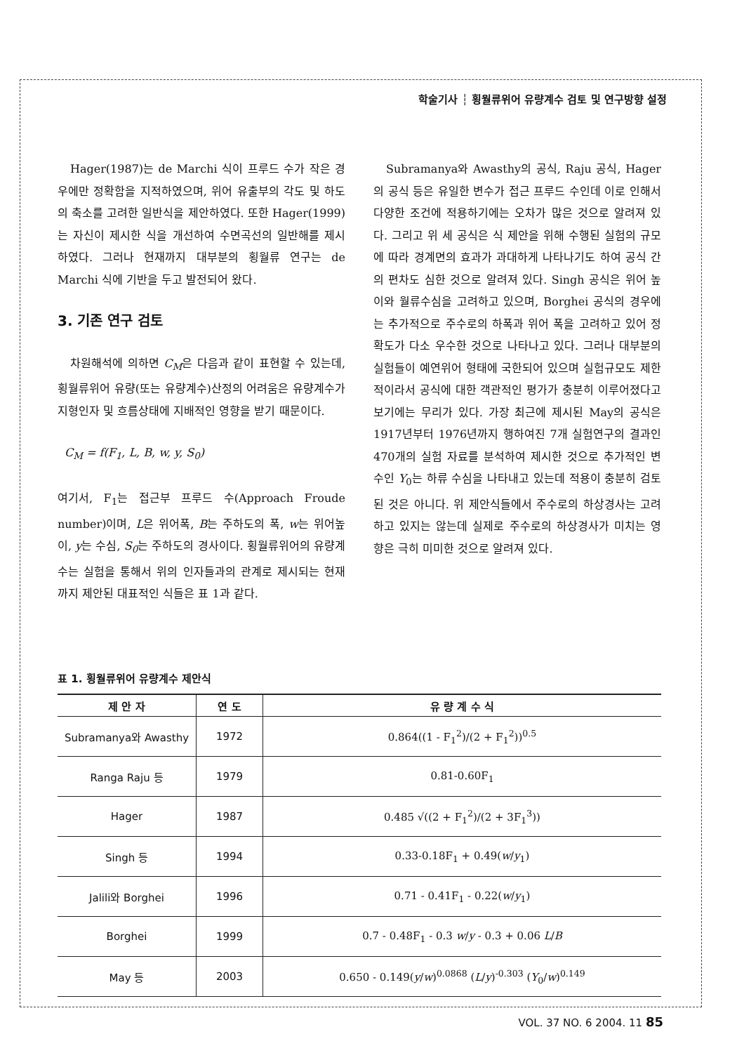학술기사 ┆ 횡월류위어 유량계수 검토 및 연구방향 설정
Hager(1987)는 de Marchi 식이 프루드 수가 작은 경우에만 정확함을 지적하였으며, 위어 유출부의 각도 및 하도의 축소를 고려한 일반식을 제안하였다. 또한 Hager(1999)는 자신이 제시한 식을 개선하여 수면곡선의 일반해를 제시하였다. 그러나 현재까지 대부분의 횡월류 연구는 de Marchi 식에 기반을 두고 발전되어 왔다.
3. 기존 연구 검토
차원해석에 의하면 C<sub>M</sub>은 다음과 같이 표현할 수 있는데, 횡월류위어 유량(또는 유량계수)산정의 어려움은 유량계수가 지형인자 및 흐름상태에 지배적인 영향을 받기 때문이다.
C<sub>M</sub> = f(F<sub>1</sub>, L, B, w, y, S<sub>0</sub>)
여기서, F<sub>1</sub>는 접근부 프루드 수(Approach Froude number)이며, L은 위어폭, B는 주하도의 폭, w는 위어높이, y는 수심, S<sub>0</sub>는 주하도의 경사이다. 횡월류위어의 유량계수는 실험을 통해서 위의 인자들과의 관계로 제시되는 현재까지 제안된 대표적인 식들은 표 1과 같다.
Subramanya와 Awasthy의 공식, Raju 공식, Hager의 공식 등은 유일한 변수가 접근 프루드 수인데 이로 인해서 다양한 조건에 적용하기에는 오차가 많은 것으로 알려져 있다. 그리고 위 세 공식은 식 제안을 위해 수행된 실험의 규모에 따라 경계면의 효과가 과대하게 나타나기도 하여 공식 간의 편차도 심한 것으로 알려져 있다. Singh 공식은 위어 높이와 월류수심을 고려하고 있으며, Borghei 공식의 경우에는 추가적으로 주수로의 하폭과 위어 폭을 고려하고 있어 정확도가 다소 우수한 것으로 나타나고 있다. 그러나 대부분의 실험들이 예연위어 형태에 국한되어 있으며 실험규모도 제한적이라서 공식에 대한 객관적인 평가가 충분히 이루어졌다고 보기에는 무리가 있다. 가장 최근에 제시된 May의 공식은 1917년부터 1976년까지 행하여진 7개 실험연구의 결과인 470개의 실험 자료를 분석하여 제시한 것으로 추가적인 변수인 Y<sub>0</sub>는 하류 수심을 나타내고 있는데 적용이 충분히 검토된 것은 아니다. 위 제안식들에서 주수로의 하상경사는 고려하고 있지는 않는데 실제로 주수로의 하상경사가 미치는 영향은 극히 미미한 것으로 알려져 있다.
표 1. 횡월류위어 유량계수 제안식
| 제 안 자 | 연 도 | 유 량 계 수 식 |
| --- | --- | --- |
| Subramanya와 Awasthy | 1972 | 0.864((1 - F<sub>1</sub><sup>2</sup>)/(2 + F<sub>1</sub><sup>2</sup>))<sup>0.5</sup> |
| Ranga Raju 등 | 1979 | 0.81-0.60F<sub>1</sub> |
| Hager | 1987 | 0.485 √((2 + F<sub>1</sub><sup>2</sup>)/(2 + 3F<sub>1</sub><sup>3</sup>)) |
| Singh 등 | 1994 | 0.33-0.18F<sub>1</sub> + 0.49( w / y<sub>1</sub>) |
| Jalili와 Borghei | 1996 | 0.71 - 0.41F<sub>1</sub> - 0.22( w / y<sub>1</sub>) |
| Borghei | 1999 | 0.7 - 0.48F<sub>1</sub> - 0.3 w / y - 0.3 + 0.06 L / B |
| May 등 | 2003 | 0.650 - 0.149( y / w )<sup>0.0868</sup> ( L / y )<sup>-0.303</sup> ( Y<sub>0</sub>/ w )<sup>0.149</sup> |
VOL. 37 NO. 6 2004. 11 85